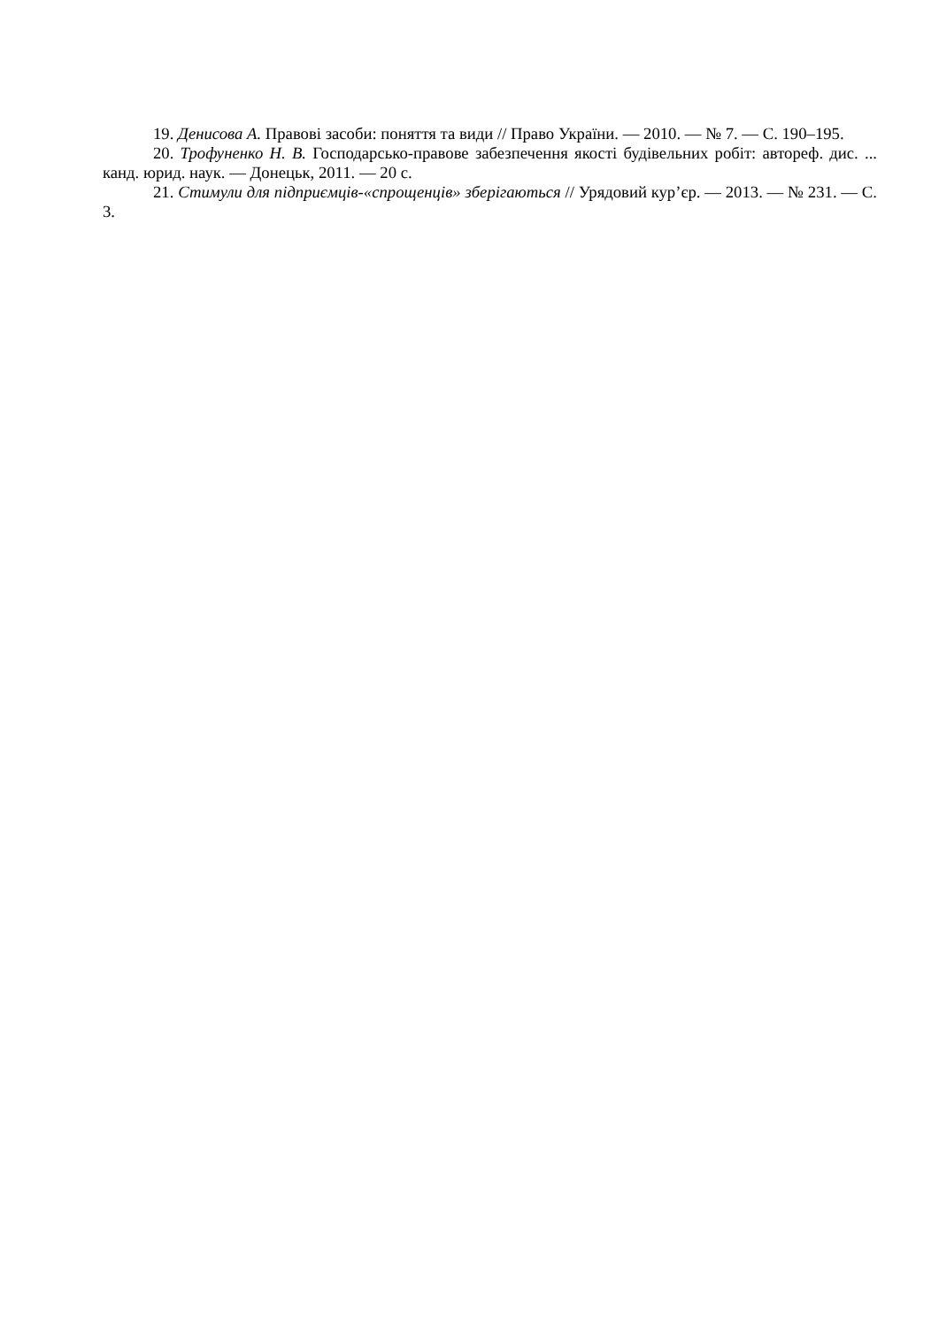19. Денисова А. Правові засоби: поняття та види // Право України. — 2010. — № 7. — С. 190–195.
20. Трофуненко Н. В. Господарсько-правове забезпечення якості будівельних робіт: автореф. дис. ... канд. юрид. наук. — Донецьк, 2011. — 20 с.
21. Стимули для підприємців-«спрощенців» зберігаються // Урядовий кур’єр. — 2013. — № 231. — С. 3.